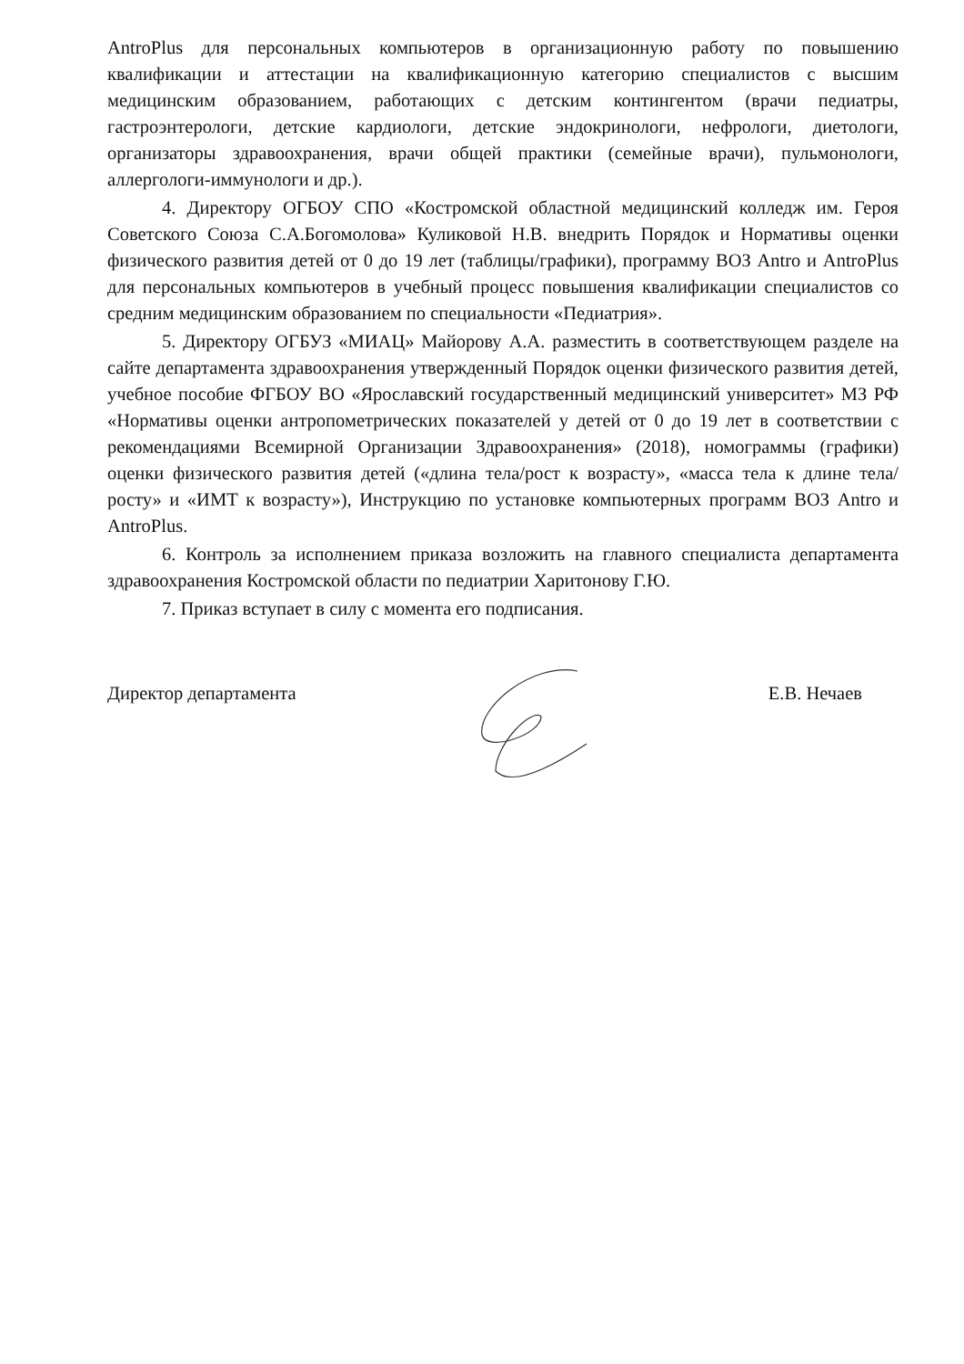AntroPlus для персональных компьютеров в организационную работу по повышению квалификации и аттестации на квалификационную категорию специалистов с высшим медицинским образованием, работающих с детским контингентом (врачи педиатры, гастроэнтерологи, детские кардиологи, детские эндокринологи, нефрологи, диетологи, организаторы здравоохранения, врачи общей практики (семейные врачи), пульмонологи, аллергологи-иммунологи и др.).
4. Директору ОГБОУ СПО «Костромской областной медицинский колледж им. Героя Советского Союза С.А.Богомолова» Куликовой Н.В. внедрить Порядок и Нормативы оценки физического развития детей от 0 до 19 лет (таблицы/графики), программу ВОЗ Antro и AntroPlus для персональных компьютеров в учебный процесс повышения квалификации специалистов со средним медицинским образованием по специальности «Педиатрия».
5. Директору ОГБУЗ «МИАЦ» Майорову А.А. разместить в соответствующем разделе на сайте департамента здравоохранения утвержденный Порядок оценки физического развития детей, учебное пособие ФГБОУ ВО «Ярославский государственный медицинский университет» МЗ РФ «Нормативы оценки антропометрических показателей у детей от 0 до 19 лет в соответствии с рекомендациями Всемирной Организации Здравоохранения» (2018), номограммы (графики) оценки физического развития детей («длина тела/рост к возрасту», «масса тела к длине тела/росту» и «ИМТ к возрасту»), Инструкцию по установке компьютерных программ ВОЗ Antro и AntroPlus.
6. Контроль за исполнением приказа возложить на главного специалиста департамента здравоохранения Костромской области по педиатрии Харитонову Г.Ю.
7. Приказ вступает в силу с момента его подписания.
Директор департамента Е.В. Нечаев